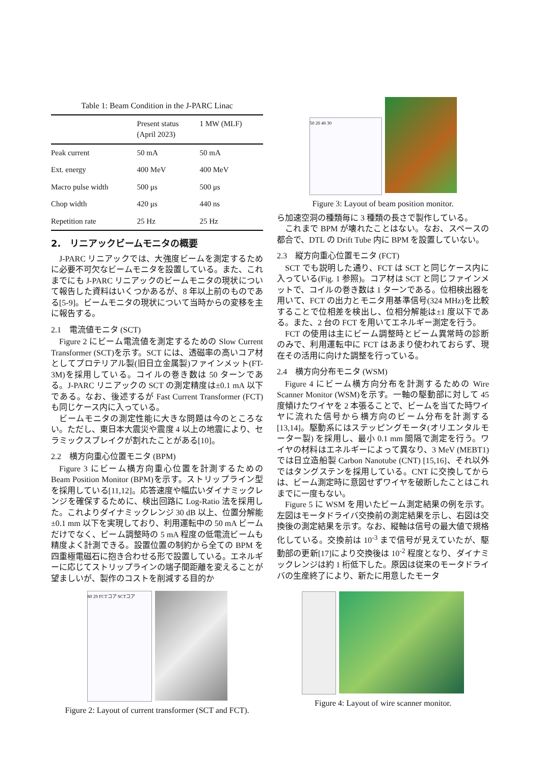Table 1: Beam Condition in the J-PARC Linac
| | Present status (April 2023) | 1 MW (MLF) |
| --- | --- | --- |
| Peak current | 50 mA | 50 mA |
| Ext. energy | 400 MeV | 400 MeV |
| Macro pulse width | 500 μs | 500 μs |
| Chop width | 420 μs | 440 ns |
| Repetition rate | 25 Hz | 25 Hz |
2.　リニアックビームモニタの概要
J-PARC リニアックでは、大強度ビームを測定するために必要不可欠なビームモニタを設置している。また、これまでにも J-PARC リニアックのビームモニタの現状について報告した資料はいくつかあるが、8 年以上前のものである[5-9]。ビームモニタの現状について当時からの変移を主に報告する。
2.1　電流値モニタ (SCT)
Figure 2 にビーム電流値を測定するための Slow Current Transformer (SCT)を示す。SCT には、透磁率の高いコア材としてプロテリアル製(旧日立金属製)ファインメット(FT-3M)を採用している。コイルの巻き数は 50 ターンである。J-PARC リニアックの SCT の測定精度は±0.1 mA 以下である。なお、後述するが Fast Current Transformer (FCT)も同じケース内に入っている。
ビームモニタの測定性能に大きな問題は今のところない。ただし、東日本大震災や震度 4 以上の地震により、セラミックスブレイクが割れたことがある[10]。
2.2　横方向重心位置モニタ (BPM)
Figure 3 にビーム横方向重心位置を計測するための Beam Position Monitor (BPM)を示す。ストリップライン型を採用している[11,12]。応答速度や幅広いダイナミックレンジを確保するために、検出回路に Log-Ratio 法を採用した。これよりダイナミックレンジ 30 dB 以上、位置分解能±0.1 mm 以下を実現しており、利用運転中の 50 mA ビームだけでなく、ビーム調整時の 5 mA 程度の低電流ビームも精度よく計測できる。設置位置の制約から全ての BPM を四重極電磁石に抱き合わせる形で設置している。エネルギーに応じてストリップラインの端子間距離を変えることが望ましいが、製作のコストを削減する目的か
80 29 FCTコア SCTコア
Figure 2: Layout of current transformer (SCT and FCT).
50 20 40 30
Figure 3: Layout of beam position monitor.
ら加速空洞の種類毎に 3 種類の長さで製作している。
これまで BPM が壊れたことはない。なお、スペースの都合で、DTL の Drift Tube 内に BPM を設置していない。
2.3　縦方向重心位置モニタ (FCT)
SCT でも説明した通り、FCT は SCT と同じケース内に入っている(Fig. 1 参照)。コア材は SCT と同じファインメットで、コイルの巻き数は 1 ターンである。位相検出器を用いて、FCT の出力とモニタ用基準信号(324 MHz)を比較することで位相差を検出し、位相分解能は±1 度以下である。また、2 台の FCT を用いてエネルギー測定を行う。
FCT の使用は主にビーム調整時とビーム異常時の診断のみで、利用運転中に FCT はあまり使われておらず、現在その活用に向けた調整を行っている。
2.4　横方向分布モニタ (WSM)
Figure 4 にビーム横方向分布を計測するための Wire Scanner Monitor (WSM)を示す。一軸の駆動部に対して 45 度傾けたワイヤを 2 本張ることで、ビームを当てた時ワイヤに流れた信号から横方向のビーム分布を計測する[13,14]。駆動系にはステッピングモータ(オリエンタルモーター製) を採用し、最小 0.1 mm 間隔で測定を行う。ワイヤの材料はエネルギーによって異なり、3 MeV (MEBT1) では日立造船製 Carbon Nanotube (CNT) [15,16]、それ以外ではタングステンを採用している。CNT に交換してからは、ビーム測定時に意図せずワイヤを破断したことはこれまでに一度もない。
Figure 5 に WSM を用いたビーム測定結果の例を示す。左図はモータドライバ交換前の測定結果を示し、右図は交換後の測定結果を示す。なお、縦軸は信号の最大値で規格化している。交換前は 10<sup>-3</sup> まで信号が見えていたが、駆動部の更新[17]により交換後は 10<sup>-2</sup> 程度となり、ダイナミックレンジは約 1 桁低下した。原因は従来のモータドライバの生産終了により、新たに用意したモータ
Figure 4: Layout of wire scanner monitor.